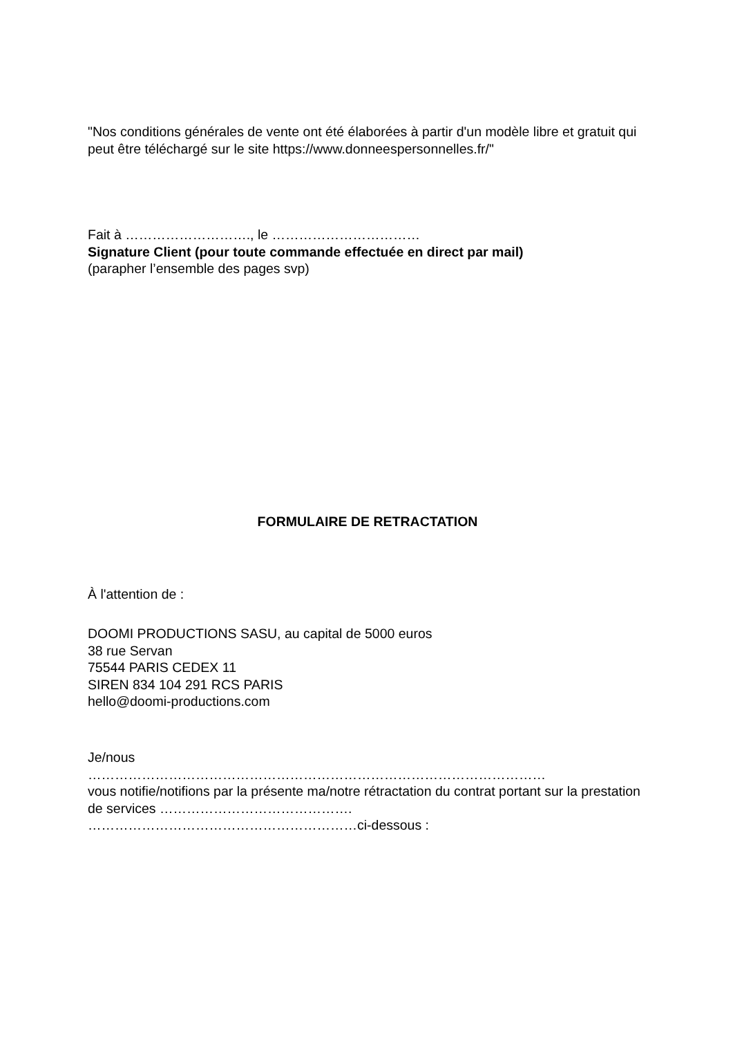"Nos conditions générales de vente ont été élaborées à partir d'un modèle libre et gratuit qui peut être téléchargé sur le site https://www.donneespersonnelles.fr/"
Fait à ………………………., le ……………………………
Signature Client (pour toute commande effectuée en direct par mail)
(parapher l’ensemble des pages svp)
FORMULAIRE DE RETRACTATION
À l'attention de :
DOOMI PRODUCTIONS SASU, au capital de 5000 euros
38 rue Servan
75544 PARIS CEDEX 11
SIREN 834 104 291 RCS PARIS
hello@doomi-productions.com
Je/nous
…………………………………………………………………………………………
vous notifie/notifions par la présente ma/notre rétractation du contrat portant sur la prestation de services …………………………………….
……………………………………………………ci-dessous :